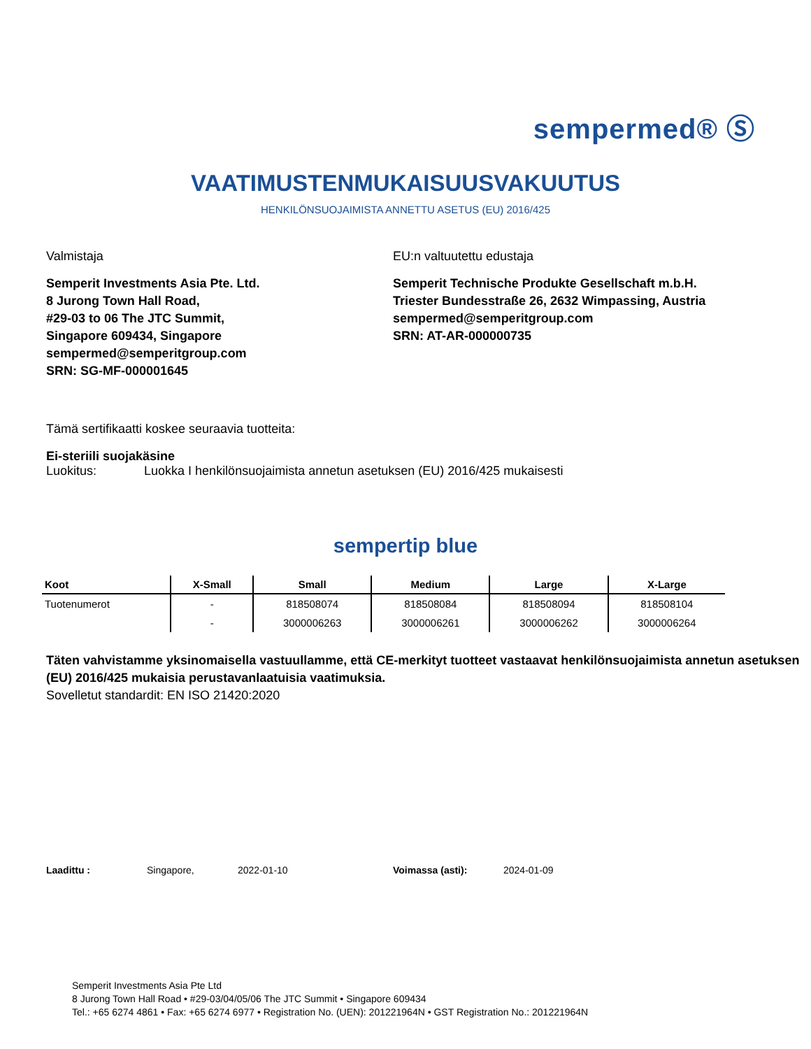sempermed® Ⓢ
VAATIMUSTENMUKAISUUSVAKUUTUS
HENKILÖNSUOJAIMISTA ANNETTU ASETUS (EU) 2016/425
Valmistaja
Semperit Investments Asia Pte. Ltd.
8 Jurong Town Hall Road,
#29-03 to 06 The JTC Summit,
Singapore 609434, Singapore
sempermed@semperitgroup.com
SRN: SG-MF-000001645
EU:n valtuutettu edustaja
Semperit Technische Produkte Gesellschaft m.b.H.
Triester Bundesstraße 26, 2632 Wimpassing, Austria
sempermed@semperitgroup.com
SRN: AT-AR-000000735
Tämä sertifikaatti koskee seuraavia tuotteita:
Ei-steriili suojakäsine
Luokitus: Luokka I henkilönsuojaimista annetun asetuksen (EU) 2016/425 mukaisesti
sempertip blue
| Koot | X-Small | Small | Medium | Large | X-Large |
| --- | --- | --- | --- | --- | --- |
| Tuotenumerot | - | 818508074 | 818508084 | 818508094 | 818508104 |
| | - | 3000006263 | 3000006261 | 3000006262 | 3000006264 |
Täten vahvistamme yksinomaisella vastuullamme, että CE-merkityt tuotteet vastaavat henkilönsuojaimista annetun asetuksen (EU) 2016/425 mukaisia perustavanlaatuisia vaatimuksia.
Sovelletut standardit: EN ISO 21420:2020
Laadittu : Singapore, 2022-01-10 Voimassa (asti): 2024-01-09
Semperit Investments Asia Pte Ltd
8 Jurong Town Hall Road • #29-03/04/05/06 The JTC Summit • Singapore 609434
Tel.: +65 6274 4861 • Fax: +65 6274 6977 • Registration No. (UEN): 201221964N • GST Registration No.: 201221964N